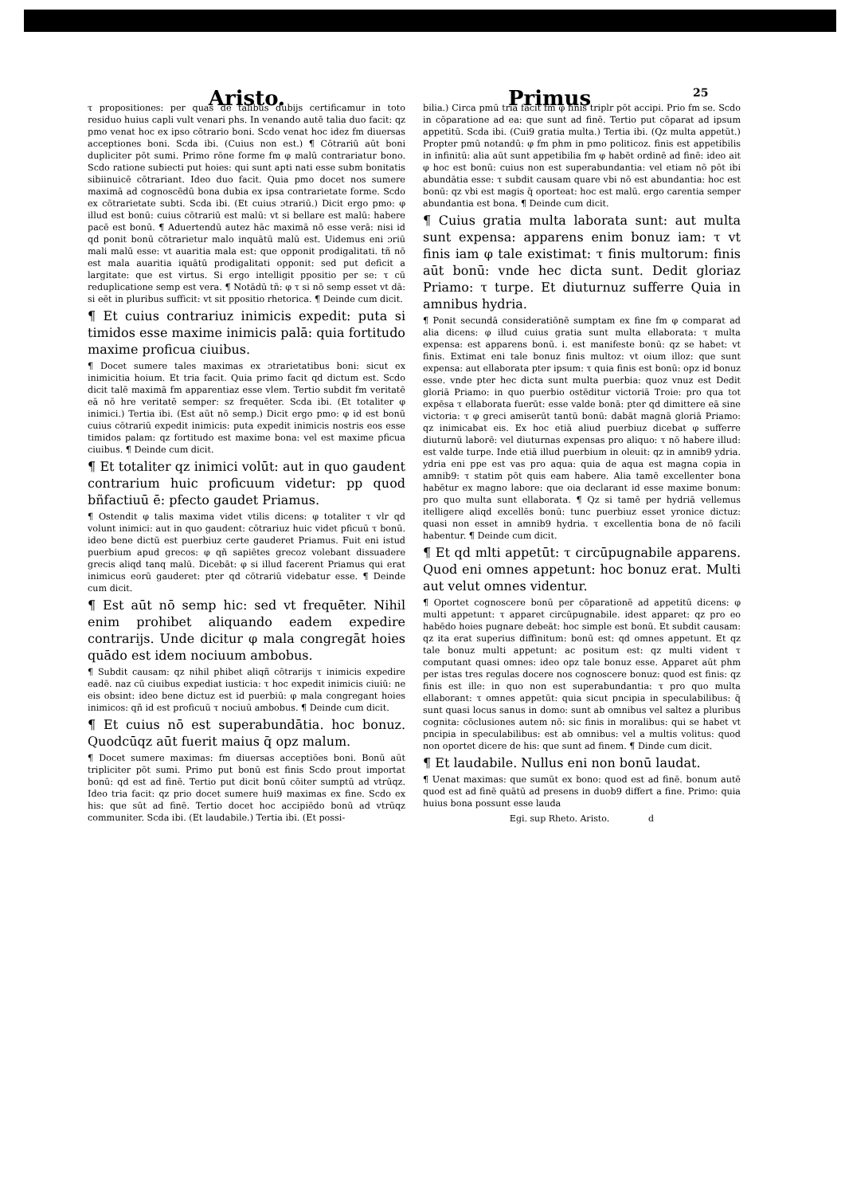Aristo. Primus
25
τ propositiones: per quas de talibus dubijs certificamur in toto residuo huius capli vult venari phs. In venando autē talia duo facit: qz pmo venat hoc ex ipso cōtrario boni. Scdo venat hoc idez fm diuersas acceptiones boni. Scda ibi. (Cuius non est.) ¶ Cōtrariū aūt boni dupliciter pōt sumi. Primo rōne forme fm φ malū contrariatur bono. Scdo ratione subiecti put hoies: qui sunt apti nati esse subm bonitatis sibiinuicē cōtrariant. Ideo duo facit. Quia pmo docet nos sumere maximā ad cognoscēdū bona dubia ex ipsa contrarietate forme. Scdo ex cōtrarietate subti. Scda ibi. (Et cuius ɔtrariū.) Dicit ergo pmo: φ illud est bonū: cuius cōtrariū est malū: vt si bellare est malū: habere pacē est bonū. ¶ Aduertendū autez hāc maximā nō esse verā: nisi id qd ponit bonū cōtrarietur malo inquātū malū est. Uidemus eni ɔriū mali malū esse: vt auaritia mala est: que opponit prodigalitati. tñ nō est mala auaritia iquātū prodigalitati opponit: sed put deficit a largitate: que est virtus. Si ergo intelligit ppositio per se: τ cū reduplicatione semp est vera. ¶ Notādū tñ: φ τ si nō semp esset vt dā: si eēt in pluribus sufficit: vt sit ppositio rhetorica. ¶ Deinde cum dicit.
¶ Et cuius contrariuz inimicis expedit: puta si timidos esse maxime inimicis palā: quia fortitudo maxime proficua ciuibus.
¶ Docet sumere tales maximas ex ɔtrarietatibus boni: sicut ex inimicitia hoium. Et tria facit. Quia primo facit qd dictum est. Scdo dicit talē maximā fm apparentiaz esse vlem. Tertio subdit fm veritatē eā nō hre veritatē semper: sz frequēter. Scda ibi. (Et totaliter φ inimici.) Tertia ibi. (Est aūt nō semp.) Dicit ergo pmo: φ id est bonū cuius cōtrariū expedit inimicis: puta expedit inimicis nostris eos esse timidos palam: qz fortitudo est maxime bona: vel est maxime pficua ciuibus. ¶ Deinde cum dicit.
¶ Et totaliter qz inimici volūt: aut in quo gaudent contrarium huic proficuum videtur: pp quod bñfactiuū ē: pfecto gaudet Priamus.
¶ Ostendit φ talis maxima videt vtilis dicens: φ totaliter τ vlr qd volunt inimici: aut in quo gaudent: cōtrariuz huic videt pficuū τ bonū. ideo bene dictū est puerbiuz certe gauderet Priamus. Fuit eni istud puerbium apud grecos: φ qñ sapiētes grecoz volebant dissuadere grecis aliqd tanq malū. Dicebāt: φ si illud facerent Priamus qui erat inimicus eorū gauderet: pter qd cōtrariū videbatur esse. ¶ Deinde cum dicit.
¶ Est aūt nō semp hic: sed vt frequēter. Nihil enim prohibet aliquando eadem expedire contrarijs. Unde dicitur φ mala congregāt hoies quādo est idem nociuum ambobus.
¶ Subdit causam: qz nihil phibet aliqñ cōtrarijs τ inimicis expedire eadē. naz cū ciuibus expediat iusticia: τ hoc expedit inimicis ciuiū: ne eis obsint: ideo bene dictuz est id puerbiū: φ mala congregant hoies inimicos: qñ id est proficuū τ nociuū ambobus. ¶ Deinde cum dicit.
¶ Et cuius nō est superabundātia. hoc bonuz. Quodcūqz aūt fuerit maius q̄ opz malum.
¶ Docet sumere maximas: fm diuersas acceptiōes boni. Bonū aūt tripliciter pōt sumi. Primo put bonū est finis Scdo prout importat bonū: qd est ad finē. Tertio put dicit bonū cōiter sumptū ad vtrūqz. Ideo tria facit: qz prio docet sumere hui9 maximas ex fine. Scdo ex his: que sūt ad finē. Tertio docet hoc accipiēdo bonū ad vtrūqz communiter. Scda ibi. (Et laudabile.) Tertia ibi. (Et possi-
bilia.) Circa pmū tria facit fm φ finis triplr pōt accipi. Prio fm se. Scdo in cōparatione ad ea: que sunt ad finē. Tertio put cōparat ad ipsum appetitū. Scda ibi. (Cui9 gratia multa.) Tertia ibi. (Qz multa appetūt.) Propter pmū notandū: φ fm phm in pmo politicoz. finis est appetibilis in infinitū: alia aūt sunt appetibilia fm φ habēt ordinē ad finē: ideo ait φ hoc est bonū: cuius non est superabundantia: vel etiam nō pōt ibi abundātia esse: τ subdit causam quare vbi nō est abundantia: hoc est bonū: qz vbi est magis q̄ oporteat: hoc est malū. ergo carentia semper abundantia est bona. ¶ Deinde cum dicit.
¶ Cuius gratia multa laborata sunt: aut multa sunt expensa: apparens enim bonuz iam: τ vt finis iam φ tale existimat: τ finis multorum: finis aūt bonū: vnde hec dicta sunt. Dedit gloriaz Priamo: τ turpe. Et diuturnuz sufferre Quia in amnibus hydria.
¶ Ponit secundā consideratiōnē sumptam ex fine fm φ comparat ad alia dicens: φ illud cuius gratia sunt multa ellaborata: τ multa expensa: est apparens bonū. i. est manifeste bonū: qz se habet: vt finis. Extimat eni tale bonuz finis multoz: vt oium illoz: que sunt expensa: aut ellaborata pter ipsum: τ quia finis est bonū: opz id bonuz esse. vnde pter hec dicta sunt multa puerbia: quoz vnuz est Dedit gloriā Priamo: in quo puerbio ostēditur victoriā Troie: pro qua tot expēsa τ ellaborata fuerūt: esse valde bonā: pter qd dimittere eā sine victoria: τ φ greci amiserūt tantū bonū: dabāt magnā gloriā Priamo: qz inimicabat eis. Ex hoc etiā aliud puerbiuz dicebat φ sufferre diuturnū laborē: vel diuturnas expensas pro aliquo: τ nō habere illud: est valde turpe. Inde etiā illud puerbium in oleuit: qz in amnib9 ydria. ydria eni ppe est vas pro aqua: quia de aqua est magna copia in amnib9: τ statim pōt quis eam habere. Alia tamē excellenter bona habētur ex magno labore: que oia declarant id esse maxime bonum: pro quo multa sunt ellaborata. ¶ Qz si tamē per hydriā vellemus itelligere aliqd excellēs bonū: tunc puerbiuz esset yronice dictuz: quasi non esset in amnib9 hydria. τ excellentia bona de nō facili habentur. ¶ Deinde cum dicit.
¶ Et qd mlti appetūt: τ circūpugnabile apparens. Quod eni omnes appetunt: hoc bonuz erat. Multi aut velut omnes videntur.
¶ Oportet cognoscere bonū per cōparationē ad appetitū dicens: φ multi appetunt: τ apparet circūpugnabile. idest apparet: qz pro eo habēdo hoies pugnare debeāt: hoc simple est bonū. Et subdit causam: qz ita erat superius diffinitum: bonū est: qd omnes appetunt. Et qz tale bonuz multi appetunt: ac positum est: qz multi vident τ computant quasi omnes: ideo opz tale bonuz esse. Apparet aūt phm per istas tres regulas docere nos cognoscere bonuz: quod est finis: qz finis est ille: in quo non est superabundantia: τ pro quo multa ellaborant: τ omnes appetūt: quia sicut pncipia in speculabilibus: q̄ sunt quasi locus sanus in domo: sunt ab omnibus vel saltez a pluribus cognita: cōclusiones autem nō: sic finis in moralibus: qui se habet vt pncipia in speculabilibus: est ab omnibus: vel a multis volitus: quod non oportet dicere de his: que sunt ad finem. ¶ Dinde cum dicit.
¶ Et laudabile. Nullus eni non bonū laudat.
¶ Uenat maximas: que sumūt ex bono: quod est ad finē. bonum autē quod est ad finē quātū ad presens in duob9 differt a fine. Primo: quia huius bona possunt esse lauda
Egi. sup Rheto. Aristo. d